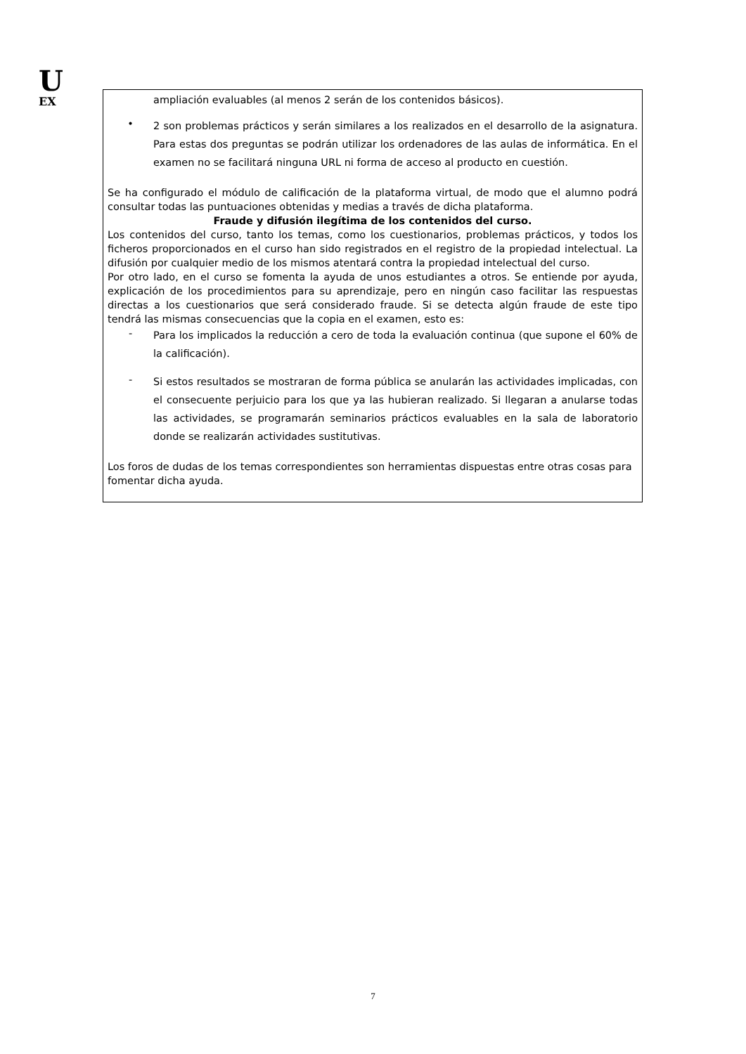U
EX
ampliación evaluables (al menos 2 serán de los contenidos básicos).
•
2 son problemas prácticos y serán similares a los realizados en el desarrollo de la asignatura. Para estas dos preguntas se podrán utilizar los ordenadores de las aulas de informática. En el examen no se facilitará ninguna URL ni forma de acceso al producto en cuestión.
Se ha configurado el módulo de calificación de la plataforma virtual, de modo que el alumno podrá consultar todas las puntuaciones obtenidas y medias a través de dicha plataforma.
Fraude y difusión ilegítima de los contenidos del curso.
Los contenidos del curso, tanto los temas, como los cuestionarios, problemas prácticos, y todos los ficheros proporcionados en el curso han sido registrados en el registro de la propiedad intelectual. La difusión por cualquier medio de los mismos atentará contra la propiedad intelectual del curso.
Por otro lado, en el curso se fomenta la ayuda de unos estudiantes a otros. Se entiende por ayuda, explicación de los procedimientos para su aprendizaje, pero en ningún caso facilitar las respuestas directas a los cuestionarios que será considerado fraude. Si se detecta algún fraude de este tipo tendrá las mismas consecuencias que la copia en el examen, esto es:
-
Para los implicados la reducción a cero de toda la evaluación continua (que supone el 60% de la calificación).
-
Si estos resultados se mostraran de forma pública se anularán las actividades implicadas, con el consecuente perjuicio para los que ya las hubieran realizado. Si llegaran a anularse todas las actividades, se programarán seminarios prácticos evaluables en la sala de laboratorio donde se realizarán actividades sustitutivas.
Los foros de dudas de los temas correspondientes son herramientas dispuestas entre otras cosas para fomentar dicha ayuda.
7